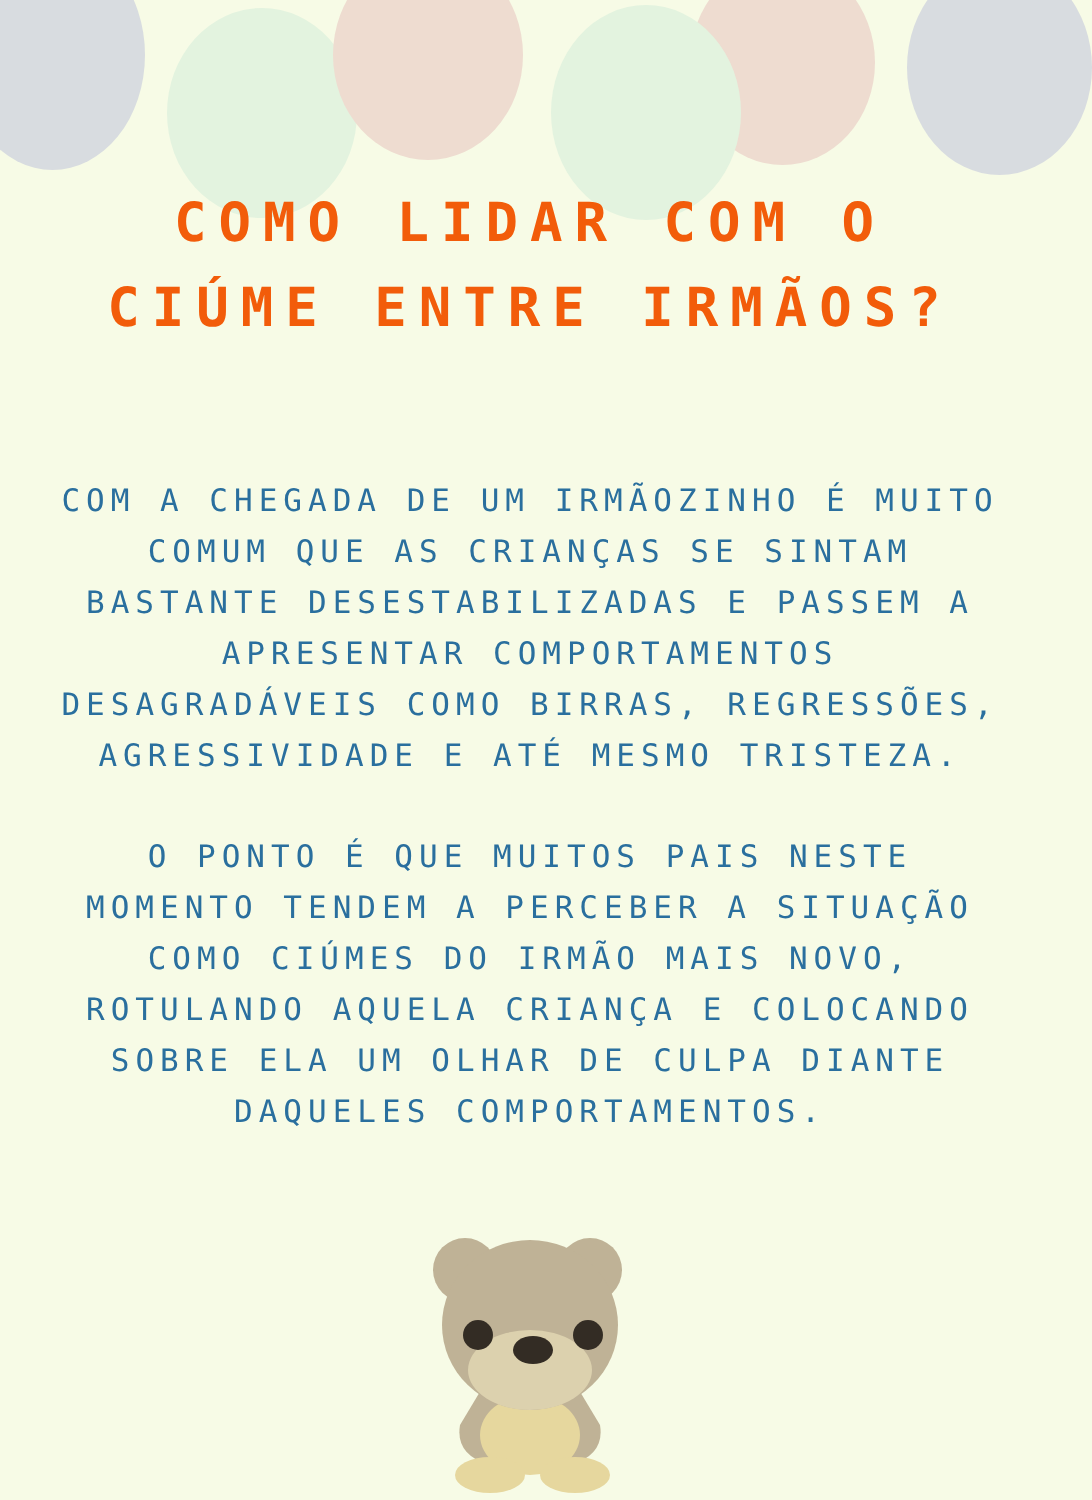COMO LIDAR COM O
CIÚME ENTRE IRMÃOS?
COM A CHEGADA DE UM IRMÃOZINHO É MUITO COMUM QUE AS CRIANÇAS SE SINTAM BASTANTE DESESTABILIZADAS E PASSEM A APRESENTAR COMPORTAMENTOS DESAGRADÁVEIS COMO BIRRAS, REGRESSÕES, AGRESSIVIDADE E ATÉ MESMO TRISTEZA.
O PONTO É QUE MUITOS PAIS NESTE MOMENTO TENDEM A PERCEBER A SITUAÇÃO COMO CIÚMES DO IRMÃO MAIS NOVO, ROTULANDO AQUELA CRIANÇA E COLOCANDO SOBRE ELA UM OLHAR DE CULPA DIANTE DAQUELES COMPORTAMENTOS.